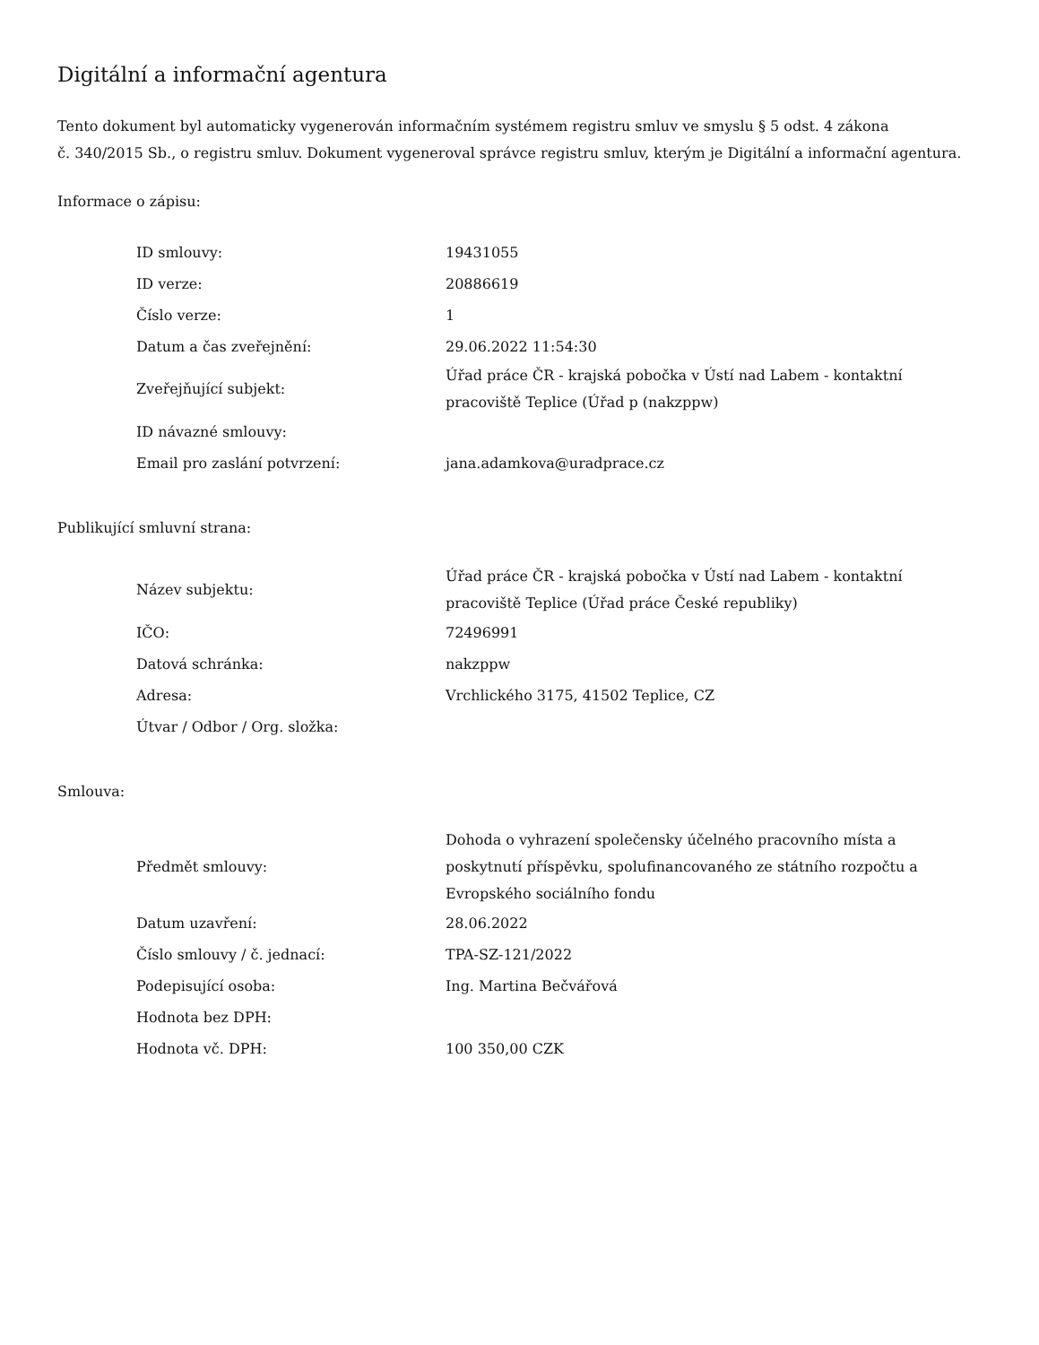Digitální a informační agentura
Tento dokument byl automaticky vygenerován informačním systémem registru smluv ve smyslu § 5 odst. 4 zákona
č. 340/2015 Sb., o registru smluv. Dokument vygeneroval správce registru smluv, kterým je Digitální a informační agentura.
Informace o zápisu:
| ID smlouvy: | 19431055 |
| ID verze: | 20886619 |
| Číslo verze: | 1 |
| Datum a čas zveřejnění: | 29.06.2022 11:54:30 |
| Zveřejňující subjekt: | Úřad práce ČR - krajská pobočka v Ústí nad Labem - kontaktní pracoviště Teplice (Úřad p (nakzppw) |
| ID návazné smlouvy: | |
| Email pro zaslání potvrzení: | jana.adamkova@uradprace.cz |
Publikující smluvní strana:
| Název subjektu: | Úřad práce ČR - krajská pobočka v Ústí nad Labem - kontaktní pracoviště Teplice (Úřad práce České republiky) |
| IČO: | 72496991 |
| Datová schránka: | nakzppw |
| Adresa: | Vrchlického 3175, 41502 Teplice, CZ |
| Útvar / Odbor / Org. složka: | |
Smlouva:
| Předmět smlouvy: | Dohoda o vyhrazení společensky účelného pracovního místa a poskytnutí příspěvku, spolufinancovaného ze státního rozpočtu a Evropského sociálního fondu |
| Datum uzavření: | 28.06.2022 |
| Číslo smlouvy / č. jednací: | TPA-SZ-121/2022 |
| Podepisující osoba: | Ing. Martina Bečvářová |
| Hodnota bez DPH: | |
| Hodnota vč. DPH: | 100 350,00 CZK |